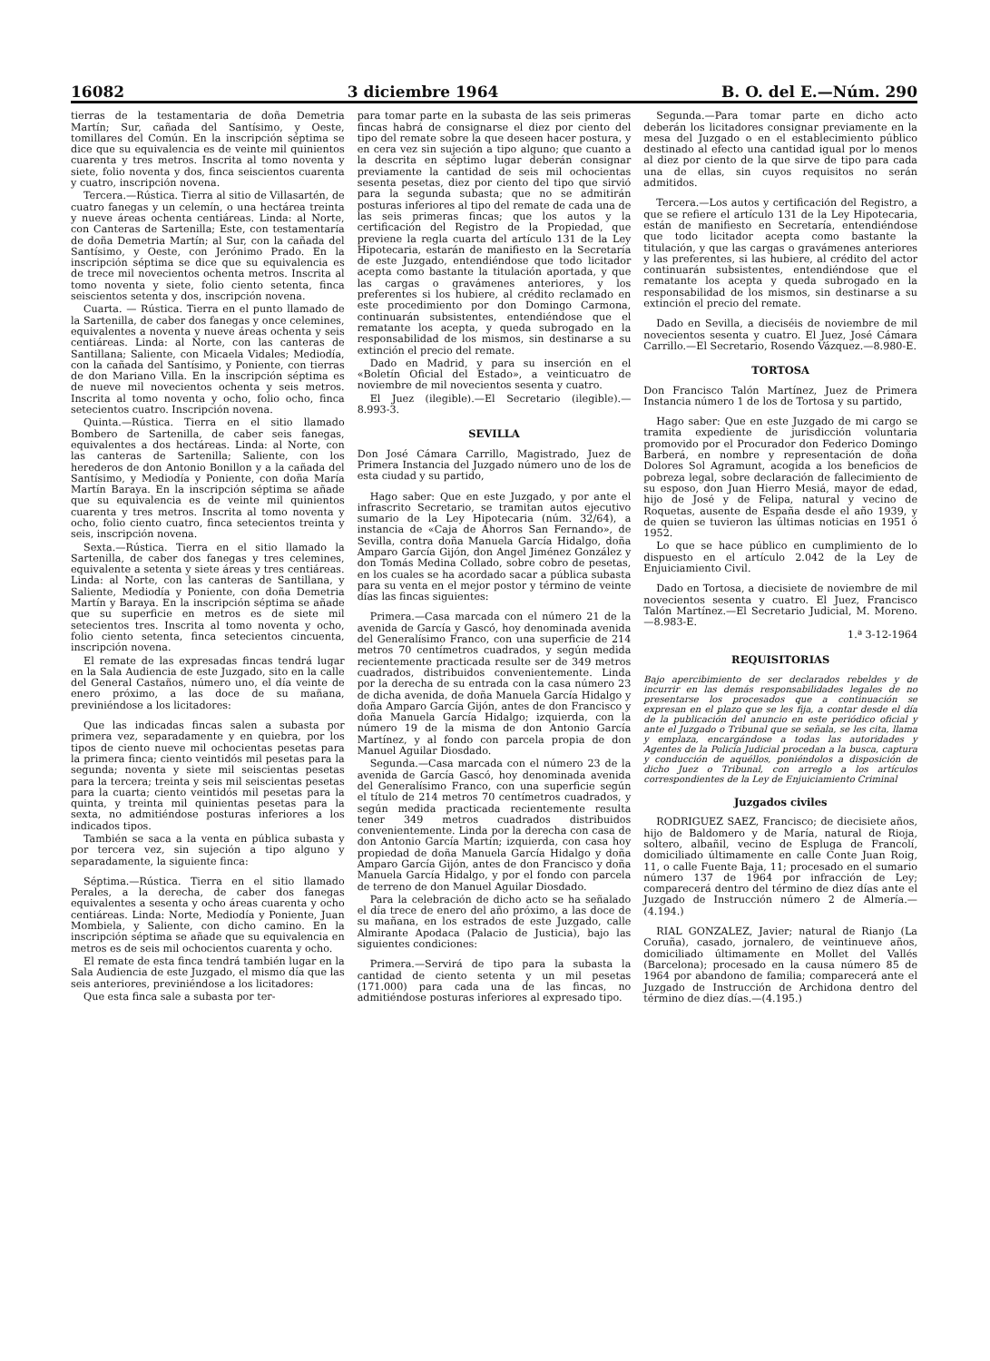16082 3 diciembre 1964 B. O. del E.—Núm. 290
tierras de la testamentaria de doña Demetria Martín; Sur, cañada del Santísimo, y Oeste, tomillares del Común. En la inscripción séptima se dice que su equivalencia es de veinte mil quinientos cuarenta y tres metros. Inscrita al tomo noventa y siete, folio noventa y dos, finca seiscientos cuarenta y cuatro, inscripción novena.
Tercera.—Rústica. Tierra al sitio de Villasartén, de cuatro fanegas y un celemín, o una hectárea treinta y nueve áreas ochenta centiáreas. Linda: al Norte, con Canteras de Sartenilla; Este, con testamentaría de doña Demetria Martín; al Sur, con la cañada del Santísimo, y Oeste, con Jerónimo Prado. En la inscripción séptima se dice que su equivalencia es de trece mil novecientos ochenta metros. Inscrita al tomo noventa y siete, folio ciento setenta, finca seiscientos setenta y dos, inscripción novena.
Cuarta. — Rústica. Tierra en el punto llamado de la Sartenilla, de caber dos fanegas y once celemines, equivalentes a noventa y nueve áreas ochenta y seis centiáreas. Linda: al Norte, con las canteras de Santillana; Saliente, con Micaela Vidales; Mediodía, con la cañada del Santísimo, y Poniente, con tierras de don Mariano Villa. En la inscripción séptima es de nueve mil novecientos ochenta y seis metros. Inscrita al tomo noventa y ocho, folio ocho, finca setecientos cuatro. Inscripción novena.
Quinta.—Rústica. Tierra en el sitio llamado Bombero de Sartenilla, de caber seis fanegas, equivalentes a dos hectáreas. Linda: al Norte, con las canteras de Sartenilla; Saliente, con los herederos de don Antonio Bonillon y a la cañada del Santísimo, y Mediodía y Poniente, con doña María Martín Baraya. En la inscripción séptima se añade que su equivalencia es de veinte mil quinientos cuarenta y tres metros. Inscrita al tomo noventa y ocho, folio ciento cuatro, finca setecientos treinta y seis, inscripción novena.
Sexta.—Rústica. Tierra en el sitio llamado la Sartenilla, de caber dos fanegas y tres celemines, equivalente a setenta y siete áreas y tres centiáreas. Linda: al Norte, con las canteras de Santillana, y Saliente, Mediodía y Poniente, con doña Demetria Martín y Baraya. En la inscripción séptima se añade que su superficie en metros es de siete mil setecientos tres. Inscrita al tomo noventa y ocho, folio ciento setenta, finca setecientos cincuenta, inscripción novena.
El remate de las expresadas fincas tendrá lugar en la Sala Audiencia de este Juzgado, sito en la calle del General Castaños, número uno, el día veinte de enero próximo, a las doce de su mañana, previniéndose a los licitadores:
Que las indicadas fincas salen a subasta por primera vez, separadamente y en quiebra, por los tipos de ciento nueve mil ochocientas pesetas para la primera finca; ciento veintidós mil pesetas para la segunda; noventa y siete mil seiscientas pesetas para la tercera; treinta y seis mil seiscientas pesetas para la cuarta; ciento veintidós mil pesetas para la quinta, y treinta mil quinientas pesetas para la sexta, no admitiéndose posturas inferiores a los indicados tipos.
También se saca a la venta en pública subasta y por tercera vez, sin sujeción a tipo alguno y separadamente, la siguiente finca:
Séptima.—Rústica. Tierra en el sitio llamado Perales, a la derecha, de caber dos fanegas equivalentes a sesenta y ocho áreas cuarenta y ocho centiáreas. Linda: Norte, Mediodía y Poniente, Juan Mombiela, y Saliente, con dicho camino. En la inscripción séptima se añade que su equivalencia en metros es de seis mil ochocientos cuarenta y ocho.
El remate de esta finca tendrá también lugar en la Sala Audiencia de este Juzgado, el mismo día que las seis anteriores, previniéndose a los licitadores:
Que esta finca sale a subasta por ter-
para tomar parte en la subasta de las seis primeras fincas habrá de consignarse el diez por ciento del tipo del remate sobre la que deseen hacer postura, y en cera vez sin sujeción a tipo alguno; que cuanto a la descrita en séptimo lugar deberán consignar previamente la cantidad de seis mil ochocientas sesenta pesetas, diez por ciento del tipo que sirvió para la segunda subasta; que no se admitirán posturas inferiores al tipo del remate de cada una de las seis primeras fincas; que los autos y la certificación del Registro de la Propiedad, que previene la regla cuarta del artículo 131 de la Ley Hipotecaria, estarán de manifiesto en la Secretaría de este Juzgado, entendiéndose que todo licitador acepta como bastante la titulación aportada, y que las cargas o gravámenes anteriores, y los preferentes si los hubiere, al crédito reclamado en este procedimiento por don Domingo Carmona, continuarán subsistentes, entendiéndose que el rematante los acepta, y queda subrogado en la responsabilidad de los mismos, sin destinarse a su extinción el precio del remate.
Dado en Madrid, y para su inserción en el «Boletín Oficial del Estado», a veinticuatro de noviembre de mil novecientos sesenta y cuatro.
El Juez (ilegible).—El Secretario (ilegible).—8.993-3.
SEVILLA
Don José Cámara Carrillo, Magistrado, Juez de Primera Instancia del Juzgado número uno de los de esta ciudad y su partido,
Hago saber: Que en este Juzgado, y por ante el infrascrito Secretario, se tramitan autos ejecutivo sumario de la Ley Hipotecaria (núm. 32/64), a instancia de «Caja de Ahorros San Fernando», de Sevilla, contra doña Manuela García Hidalgo, doña Amparo García Gijón, don Angel Jiménez González y don Tomás Medina Collado, sobre cobro de pesetas, en los cuales se ha acordado sacar a pública subasta para su venta en el mejor postor y término de veinte días las fincas siguientes:
Primera.—Casa marcada con el número 21 de la avenida de García y Gascó, hoy denominada avenida del Generalísimo Franco, con una superficie de 214 metros 70 centímetros cuadrados, y según medida recientemente practicada resulte ser de 349 metros cuadrados, distribuidos convenientemente. Linda por la derecha de su entrada con la casa número 23 de dicha avenida, de doña Manuela García Hidalgo y doña Amparo García Gijón, antes de don Francisco y doña Manuela García Hidalgo; izquierda, con la número 19 de la misma de don Antonio García Martínez, y al fondo con parcela propia de don Manuel Aguilar Diosdado.
Segunda.—Casa marcada con el número 23 de la avenida de García Gascó, hoy denominada avenida del Generalísimo Franco, con una superficie según el título de 214 metros 70 centímetros cuadrados, y según medida practicada recientemente resulta tener 349 metros cuadrados distribuidos convenientemente. Linda por la derecha con casa de don Antonio García Martín; izquierda, con casa hoy propiedad de doña Manuela García Hidalgo y doña Amparo García Gijón, antes de don Francisco y doña Manuela García Hidalgo, y por el fondo con parcela de terreno de don Manuel Aguilar Diosdado.
Para la celebración de dicho acto se ha señalado el día trece de enero del año próximo, a las doce de su mañana, en los estrados de este Juzgado, calle Almirante Apodaca (Palacio de Justicia), bajo las siguientes condiciones:
Primera.—Servirá de tipo para la subasta la cantidad de ciento setenta y un mil pesetas (171.000) para cada una de las fincas, no admitiéndose posturas inferiores al expresado tipo.
Segunda.—Para tomar parte en dicho acto deberán los licitadores consignar previamente en la mesa del Juzgado o en el establecimiento público destinado al efecto una cantidad igual por lo menos al diez por ciento de la que sirve de tipo para cada una de ellas, sin cuyos requisitos no serán admitidos.
Tercera.—Los autos y certificación del Registro, a que se refiere el artículo 131 de la Ley Hipotecaria, están de manifiesto en Secretaría, entendiéndose que todo licitador acepta como bastante la titulación, y que las cargas o gravámenes anteriores y las preferentes, si las hubiere, al crédito del actor continuarán subsistentes, entendiéndose que el rematante los acepta y queda subrogado en la responsabilidad de los mismos, sin destinarse a su extinción el precio del remate.
Dado en Sevilla, a dieciséis de noviembre de mil novecientos sesenta y cuatro. El Juez, José Cámara Carrillo.—El Secretario, Rosendo Vázquez.—8.980-E.
TORTOSA
Don Francisco Talón Martínez, Juez de Primera Instancia número 1 de los de Tortosa y su partido,
Hago saber: Que en este Juzgado de mi cargo se tramita expediente de jurisdicción voluntaria promovido por el Procurador don Federico Domingo Barberá, en nombre y representación de doña Dolores Sol Agramunt, acogida a los beneficios de pobreza legal, sobre declaración de fallecimiento de su esposo, don Juan Hierro Mesiá, mayor de edad, hijo de José y de Felipa, natural y vecino de Roquetas, ausente de España desde el año 1939, y de quien se tuvieron las últimas noticias en 1951 ó 1952.
Lo que se hace público en cumplimiento de lo dispuesto en el artículo 2.042 de la Ley de Enjuiciamiento Civil.
Dado en Tortosa, a diecisiete de noviembre de mil novecientos sesenta y cuatro. El Juez, Francisco Talón Martínez.—El Secretario Judicial, M. Moreno.—8.983-E.
1.ª 3-12-1964
REQUISITORIAS
Bajo apercibimiento de ser declarados rebeldes y de incurrir en las demás responsabilidades legales de no presentarse los procesados que a continuación se expresan en el plazo que se les fija, a contar desde el día de la publicación del anuncio en este periódico oficial y ante el Juzgado o Tribunal que se señala, se les cita, llama y emplaza, encargándose a todas las autoridades y Agentes de la Policía Judicial procedan a la busca, captura y conducción de aquéllos, poniéndolos a disposición de dicho Juez o Tribunal, con arreglo a los artículos correspondientes de la Ley de Enjuiciamiento Criminal
Juzgados civiles
RODRIGUEZ SAEZ, Francisco; de diecisiete años, hijo de Baldomero y de María, natural de Rioja, soltero, albañil, vecino de Espluga de Francolí, domiciliado últimamente en calle Conte Juan Roig, 11, o calle Fuente Baja, 11; procesado en el sumario número 137 de 1964 por infracción de Ley; comparecerá dentro del término de diez días ante el Juzgado de Instrucción número 2 de Almería.—(4.194.)
RIAL GONZALEZ, Javier; natural de Rianjo (La Coruña), casado, jornalero, de veintinueve años, domiciliado últimamente en Mollet del Vallés (Barcelona); procesado en la causa número 85 de 1964 por abandono de familia; comparecerá ante el Juzgado de Instrucción de Archidona dentro del término de diez días.—(4.195.)